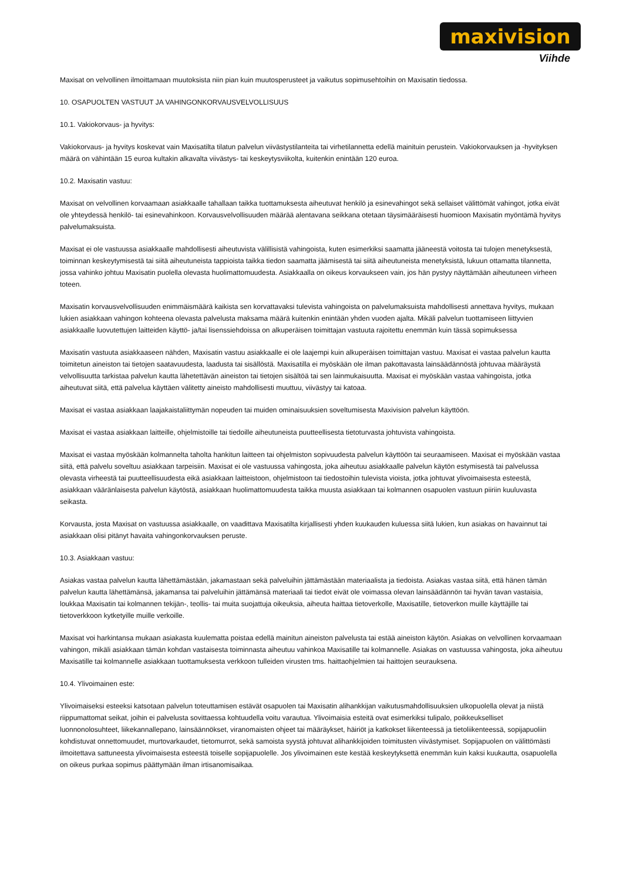maxivision
Viihde
Maxisat on velvollinen ilmoittamaan muutoksista niin pian kuin muutosperusteet ja vaikutus sopimusehtoihin on Maxisatin tiedossa.
10. OSAPUOLTEN VASTUUT JA VAHINGONKORVAUSVELVOLLISUUS
10.1. Vakiokorvaus- ja hyvitys:
Vakiokorvaus- ja hyvitys koskevat vain Maxisatilta tilatun palvelun viivästystilanteita tai virhetilannetta edellä mainituin perustein. Vakiokorvauksen ja -hyvityksen määrä on vähintään 15 euroa kultakin alkavalta viivästys- tai keskeytysviikolta, kuitenkin enintään 120 euroa.
10.2. Maxisatin vastuu:
Maxisat on velvollinen korvaamaan asiakkaalle tahallaan taikka tuottamuksesta aiheutuvat henkilö ja esinevahingot sekä sellaiset välittömät vahingot, jotka eivät ole yhteydessä henkilö- tai esinevahinkoon. Korvausvelvollisuuden määrää alentavana seikkana otetaan täysimääräisesti huomioon Maxisatin myöntämä hyvitys palvelumaksuista.
Maxisat ei ole vastuussa asiakkaalle mahdollisesti aiheutuvista välillisistä vahingoista, kuten esimerkiksi saamatta jääneestä voitosta tai tulojen menetyksestä, toiminnan keskeytymisestä tai siitä aiheutuneista tappioista taikka tiedon saamatta jäämisestä tai siitä aiheutuneista menetyksistä, lukuun ottamatta tilannetta, jossa vahinko johtuu Maxisatin puolella olevasta huolimattomuudesta. Asiakkaalla on oikeus korvaukseen vain, jos hän pystyy näyttämään aiheutuneen virheen toteen.
Maxisatin korvausvelvollisuuden enimmäismäärä kaikista sen korvattavaksi tulevista vahingoista on palvelumaksuista mahdollisesti annettava hyvitys, mukaan lukien asiakkaan vahingon kohteena olevasta palvelusta maksama määrä kuitenkin enintään yhden vuoden ajalta. Mikäli palvelun tuottamiseen liittyvien asiakkaalle luovutettujen laitteiden käyttö- ja/tai lisenssiehdoissa on alkuperäisen toimittajan vastuuta rajoitettu enemmän kuin tässä sopimuksessa
Maxisatin vastuuta asiakkaaseen nähden, Maxisatin vastuu asiakkaalle ei ole laajempi kuin alkuperäisen toimittajan vastuu. Maxisat ei vastaa palvelun kautta toimitetun aineiston tai tietojen saatavuudesta, laadusta tai sisällöstä. Maxisatilla ei myöskään ole ilman pakottavasta lainsäädännöstä johtuvaa määräystä velvollisuutta tarkistaa palvelun kautta lähetettävän aineiston tai tietojen sisältöä tai sen lainmukaisuutta. Maxisat ei myöskään vastaa vahingoista, jotka aiheutuvat siitä, että palvelua käyttäen välitetty aineisto mahdollisesti muuttuu, viivästyy tai katoaa.
Maxisat ei vastaa asiakkaan laajakaistaliittymän nopeuden tai muiden ominaisuuksien soveltumisesta Maxivision palvelun käyttöön.
Maxisat ei vastaa asiakkaan laitteille, ohjelmistoille tai tiedoille aiheutuneista puutteellisesta tietoturvasta johtuvista vahingoista.
Maxisat ei vastaa myöskään kolmannelta taholta hankitun laitteen tai ohjelmiston sopivuudesta palvelun käyttöön tai seuraamiseen. Maxisat ei myöskään vastaa siitä, että palvelu soveltuu asiakkaan tarpeisiin. Maxisat ei ole vastuussa vahingosta, joka aiheutuu asiakkaalle palvelun käytön estymisestä tai palvelussa olevasta virheestä tai puutteellisuudesta eikä asiakkaan laitteistoon, ohjelmistoon tai tiedostoihin tulevista vioista, jotka johtuvat ylivoimaisesta esteestä, asiakkaan vääränlaisesta palvelun käytöstä, asiakkaan huolimattomuudesta taikka muusta asiakkaan tai kolmannen osapuolen vastuun piiriin kuuluvasta seikasta.
Korvausta, josta Maxisat on vastuussa asiakkaalle, on vaadittava Maxisatilta kirjallisesti yhden kuukauden kuluessa siitä lukien, kun asiakas on havainnut tai asiakkaan olisi pitänyt havaita vahingonkorvauksen peruste.
10.3. Asiakkaan vastuu:
Asiakas vastaa palvelun kautta lähettämästään, jakamastaan sekä palveluihin jättämästään materiaalista ja tiedoista. Asiakas vastaa siitä, että hänen tämän palvelun kautta lähettämänsä, jakamansa tai palveluihin jättämänsä materiaali tai tiedot eivät ole voimassa olevan lainsäädännön tai hyvän tavan vastaisia, loukkaa Maxisatin tai kolmannen tekijän-, teollis- tai muita suojattuja oikeuksia, aiheuta haittaa tietoverkolle, Maxisatille, tietoverkon muille käyttäjille tai tietoverkkoon kytketyille muille verkoille.
Maxisat voi harkintansa mukaan asiakasta kuulematta poistaa edellä mainitun aineiston palvelusta tai estää aineiston käytön. Asiakas on velvollinen korvaamaan vahingon, mikäli asiakkaan tämän kohdan vastaisesta toiminnasta aiheutuu vahinkoa Maxisatille tai kolmannelle. Asiakas on vastuussa vahingosta, joka aiheutuu Maxisatille tai kolmannelle asiakkaan tuottamuksesta verkkoon tulleiden virusten tms. haittaohjelmien tai haittojen seurauksena.
10.4. Ylivoimainen este:
Ylivoimaiseksi esteeksi katsotaan palvelun toteuttamisen estävät osapuolen tai Maxisatin alihankkijan vaikutusmahdollisuuksien ulkopuolella olevat ja niistä riippumattomat seikat, joihin ei palvelusta sovittaessa kohtuudella voitu varautua. Ylivoimaisia esteitä ovat esimerkiksi tulipalo, poikkeukselliset luonnonolosuhteet, liikekannallepano, lainsäännökset, viranomaisten ohjeet tai määräykset, häiriöt ja katkokset liikenteessä ja tietoliikenteessä, sopijapuoliin kohdistuvat onnettomuudet, murtovarkaudet, tietomurrot, sekä samoista syystä johtuvat alihankkijoiden toimitusten viivästymiset. Sopijapuolen on välittömästi ilmoitettava sattuneesta ylivoimaisesta esteestä toiselle sopijapuolelle. Jos ylivoimainen este kestää keskeytyksettä enemmän kuin kaksi kuukautta, osapuolella on oikeus purkaa sopimus päättymään ilman irtisanomisaikaa.